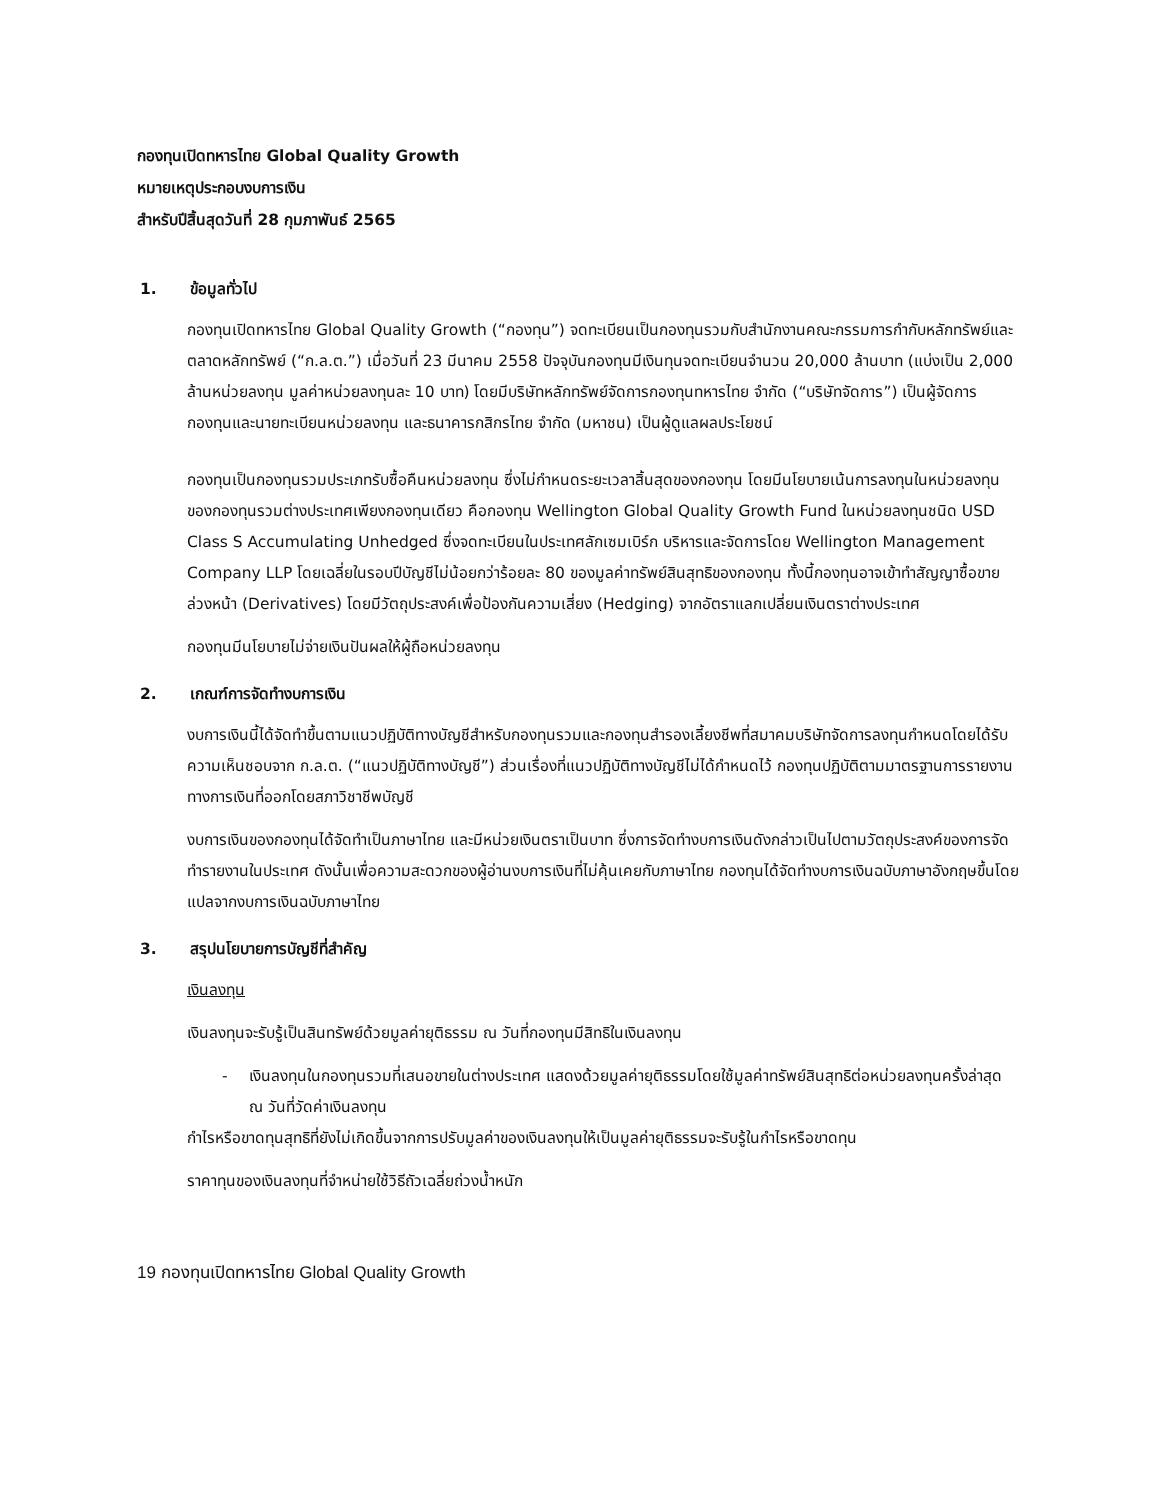กองทุนเปิดทหารไทย Global Quality Growth
หมายเหตุประกอบงบการเงิน
สำหรับปีสิ้นสุดวันที่ 28 กุมภาพันธ์ 2565
1. ข้อมูลทั่วไป
กองทุนเปิดทหารไทย Global Quality Growth (“กองทุน”) จดทะเบียนเป็นกองทุนรวมกับสำนักงานคณะกรรมการกำกับหลักทรัพย์และตลาดหลักทรัพย์ (“ก.ล.ต.”) เมื่อวันที่ 23 มีนาคม 2558 ปัจจุบันกองทุนมีเงินทุนจดทะเบียนจำนวน 20,000 ล้านบาท (แบ่งเป็น 2,000 ล้านหน่วยลงทุน มูลค่าหน่วยลงทุนละ 10 บาท) โดยมีบริษัทหลักทรัพย์จัดการกองทุนทหารไทย จำกัด (“บริษัทจัดการ”) เป็นผู้จัดการกองทุนและนายทะเบียนหน่วยลงทุน และธนาคารกสิกรไทย จำกัด (มหาชน) เป็นผู้ดูแลผลประโยชน์
กองทุนเป็นกองทุนรวมประเภทรับซื้อคืนหน่วยลงทุน ซึ่งไม่กำหนดระยะเวลาสิ้นสุดของกองทุน โดยมีนโยบายเน้นการลงทุนในหน่วยลงทุนของกองทุนรวมต่างประเทศเพียงกองทุนเดียว คือกองทุน Wellington Global Quality Growth Fund ในหน่วยลงทุนชนิด USD Class S Accumulating Unhedged ซึ่งจดทะเบียนในประเทศลักเซมเบิร์ก บริหารและจัดการโดย Wellington Management Company LLP โดยเฉลี่ยในรอบปีบัญชีไม่น้อยกว่าร้อยละ 80 ของมูลค่าทรัพย์สินสุทธิของกองทุน ทั้งนี้กองทุนอาจเข้าทำสัญญาซื้อขายล่วงหน้า (Derivatives) โดยมีวัตถุประสงค์เพื่อป้องกันความเสี่ยง (Hedging) จากอัตราแลกเปลี่ยนเงินตราต่างประเทศ
กองทุนมีนโยบายไม่จ่ายเงินปันผลให้ผู้ถือหน่วยลงทุน
2. เกณฑ์การจัดทำงบการเงิน
งบการเงินนี้ได้จัดทำขึ้นตามแนวปฏิบัติทางบัญชีสำหรับกองทุนรวมและกองทุนสำรองเลี้ยงชีพที่สมาคมบริษัทจัดการลงทุนกำหนดโดยได้รับความเห็นชอบจาก ก.ล.ต. (“แนวปฏิบัติทางบัญชี”) ส่วนเรื่องที่แนวปฏิบัติทางบัญชีไม่ได้กำหนดไว้ กองทุนปฏิบัติตามมาตรฐานการรายงานทางการเงินที่ออกโดยสภาวิชาชีพบัญชี
งบการเงินของกองทุนได้จัดทำเป็นภาษาไทย และมีหน่วยเงินตราเป็นบาท ซึ่งการจัดทำงบการเงินดังกล่าวเป็นไปตามวัตถุประสงค์ของการจัดทำรายงานในประเทศ ดังนั้นเพื่อความสะดวกของผู้อ่านงบการเงินที่ไม่คุ้นเคยกับภาษาไทย กองทุนได้จัดทำงบการเงินฉบับภาษาอังกฤษขึ้นโดยแปลจากงบการเงินฉบับภาษาไทย
3. สรุปนโยบายการบัญชีที่สำคัญ
เงินลงทุน
เงินลงทุนจะรับรู้เป็นสินทรัพย์ด้วยมูลค่ายุติธรรม ณ วันที่กองทุนมีสิทธิในเงินลงทุน
- เงินลงทุนในกองทุนรวมที่เสนอขายในต่างประเทศ แสดงด้วยมูลค่ายุติธรรมโดยใช้มูลค่าทรัพย์สินสุทธิต่อหน่วยลงทุนครั้งล่าสุด ณ วันที่วัดค่าเงินลงทุน
กำไรหรือขาดทุนสุทธิที่ยังไม่เกิดขึ้นจากการปรับมูลค่าของเงินลงทุนให้เป็นมูลค่ายุติธรรมจะรับรู้ในกำไรหรือขาดทุน
ราคาทุนของเงินลงทุนที่จำหน่ายใช้วิธีถัวเฉลี่ยถ่วงน้ำหนัก
19 กองทุนเปิดทหารไทย Global Quality Growth